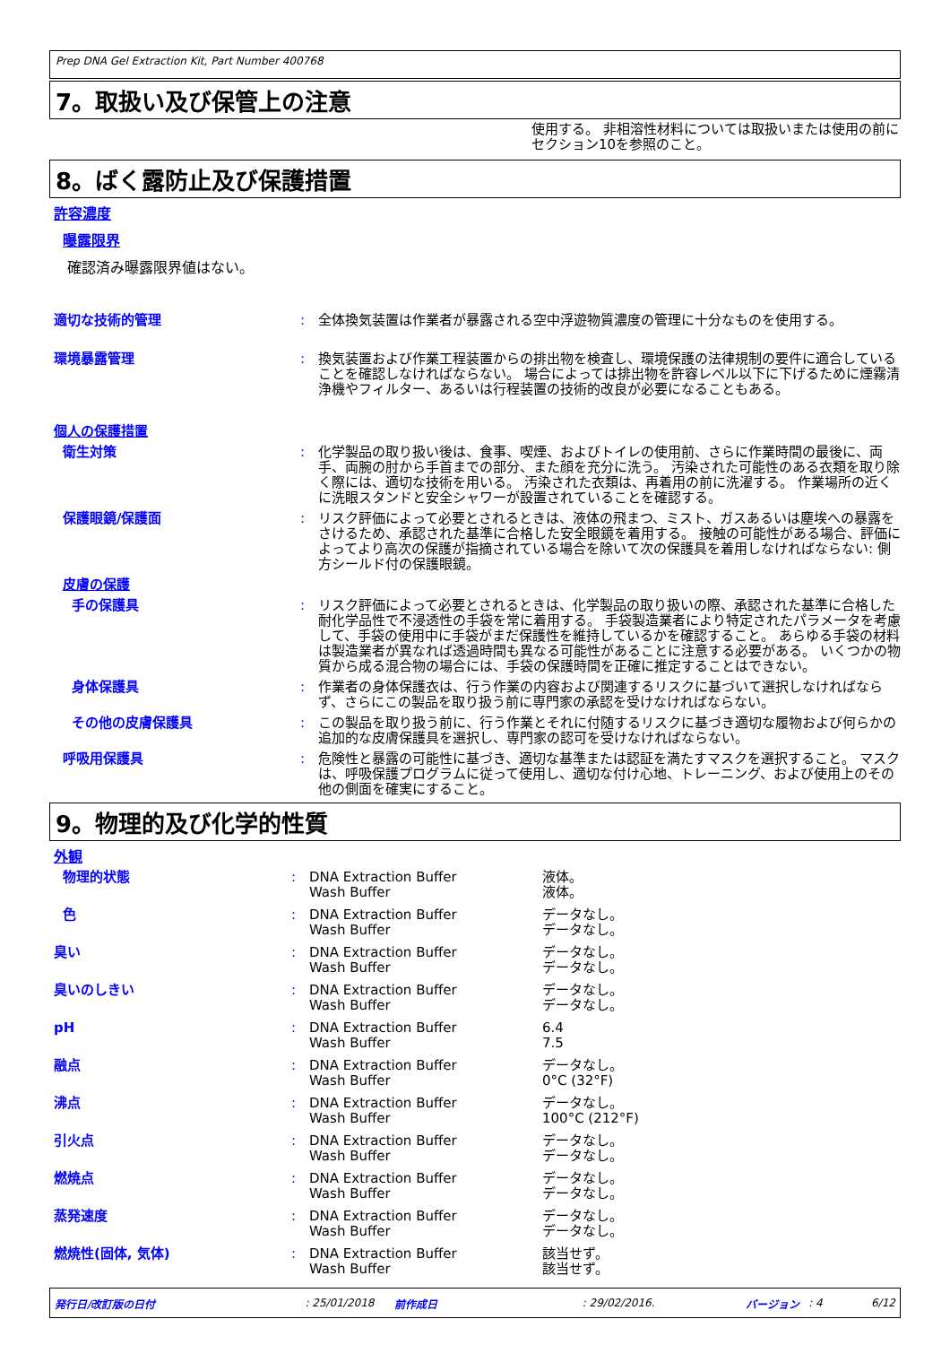Prep DNA Gel Extraction Kit, Part Number 400768
7。取扱い及び保管上の注意
使用する。 非相溶性材料については取扱いまたは使用の前にセクション10を参照のこと。
8。ばく露防止及び保護措置
許容濃度
曝露限界
確認済み曝露限界値はない。
| 適切な技術的管理 | : | 全体換気装置は作業者が暴露される空中浮遊物質濃度の管理に十分なものを使用する。 |
| 環境暴露管理 | : | 換気装置および作業工程装置からの排出物を検査し、環境保護の法律規制の要件に適合していることを確認しなければならない。 場合によっては排出物を許容レベル以下に下げるために煙霧清浄機やフィルター、あるいは行程装置の技術的改良が必要になることもある。 |
| 個人の保護措置 | | |
| 衛生対策 | : | 化学製品の取り扱い後は、食事、喫煙、およびトイレの使用前、さらに作業時間の最後に、両手、両腕の肘から手首までの部分、また顔を充分に洗う。 汚染された可能性のある衣類を取り除く際には、適切な技術を用いる。 汚染された衣類は、再着用の前に洗濯する。 作業場所の近くに洗眼スタンドと安全シャワーが設置されていることを確認する。 |
| 保護眼鏡/保護面 | : | リスク評価によって必要とされるときは、液体の飛まつ、ミスト、ガスあるいは塵埃への暴露をさけるため、承認された基準に合格した安全眼鏡を着用する。 接触の可能性がある場合、評価によってより高次の保護が指摘されている場合を除いて次の保護具を着用しなければならない: 側方シールド付の保護眼鏡。 |
| 皮膚の保護 | | |
| 手の保護具 | : | リスク評価によって必要とされるときは、化学製品の取り扱いの際、承認された基準に合格した耐化学品性で不浸透性の手袋を常に着用する。 手袋製造業者により特定されたパラメータを考慮して、手袋の使用中に手袋がまだ保護性を維持しているかを確認すること。 あらゆる手袋の材料は製造業者が異なれば透過時間も異なる可能性があることに注意する必要がある。 いくつかの物質から成る混合物の場合には、手袋の保護時間を正確に推定することはできない。 |
| 身体保護具 | : | 作業者の身体保護衣は、行う作業の内容および関連するリスクに基づいて選択しなければならず、さらにこの製品を取り扱う前に専門家の承認を受けなければならない。 |
| その他の皮膚保護具 | : | この製品を取り扱う前に、行う作業とそれに付随するリスクに基づき適切な履物および何らかの追加的な皮膚保護具を選択し、専門家の認可を受けなければならない。 |
| 呼吸用保護具 | : | 危険性と暴露の可能性に基づき、適切な基準または認証を満たすマスクを選択すること。 マスクは、呼吸保護プログラムに従って使用し、適切な付け心地、トレーニング、および使用上のその他の側面を確実にすること。 |
9。物理的及び化学的性質
外観
| 物理的状態 | : | DNA Extraction Buffer Wash Buffer | 液体。 液体。 |
| 色 | : | DNA Extraction Buffer Wash Buffer | データなし。 データなし。 |
| 臭い | : | DNA Extraction Buffer Wash Buffer | データなし。 データなし。 |
| 臭いのしきい | : | DNA Extraction Buffer Wash Buffer | データなし。 データなし。 |
| pH | : | DNA Extraction Buffer Wash Buffer | 6.4 7.5 |
| 融点 | : | DNA Extraction Buffer Wash Buffer | データなし。 0°C (32°F) |
| 沸点 | : | DNA Extraction Buffer Wash Buffer | データなし。 100°C (212°F) |
| 引火点 | : | DNA Extraction Buffer Wash Buffer | データなし。 データなし。 |
| 燃焼点 | : | DNA Extraction Buffer Wash Buffer | データなし。 データなし。 |
| 蒸発速度 | : | DNA Extraction Buffer Wash Buffer | データなし。 データなし。 |
| 燃焼性(固体, 気体) | : | DNA Extraction Buffer Wash Buffer | 該当せず。 該当せず。 |
発行日/改訂版の日付: 25/01/2018 前作成日: 29/02/2016. バージョン: 4 6/12